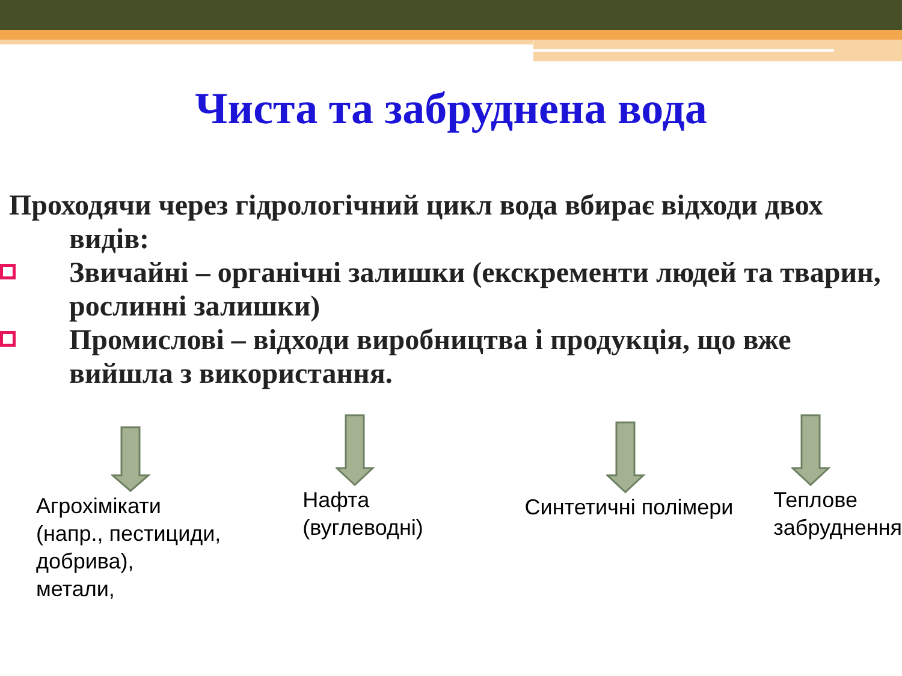Чиста та забруднена вода
Проходячи через гідрологічний цикл вода вбирає відходи двох
видів:
Звичайні – органічні залишки (екскременти людей та тварин, рослинні залишки)
Промислові – відходи виробництва і продукція, що вже вийшла з використання.
Агрохімікати
(напр., пестициди,
добрива),
метали,
Нафта
(вуглеводні)
Синтетичні полімери
Теплове
забруднення